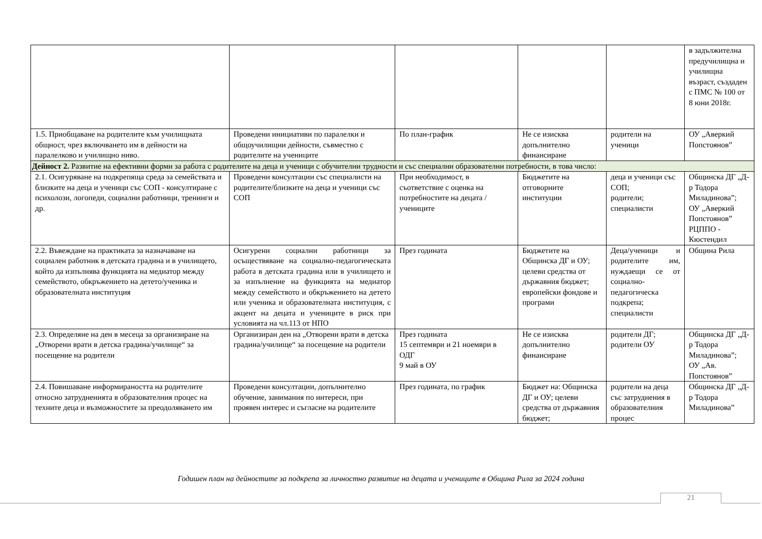| | | | | | в задължителна предучилищна и училищна възраст, създаден с ПМС № 100 от 8 юни 2018г. |
| 1.5. Приобщаване на родителите към училищната общност, чрез включването им в дейности на паралелково и училищно ниво. | Проведени инициативи по паралелки и общоучилищни дейности, съвместно с родителите на учениците | По план-график | Не се изисква допълнително финансиране | родители на ученици | ОУ „Аверкий Попстоянов” |
| Дейност 2. Развитие на ефективни форми за работа с родителите на деца и ученици с обучителни трудности и със специални образователни потребности, в това число: | | | | | |
| 2.1. Осигуряване на подкрепяща среда за семействата и близките на деца и ученици със СОП - консултиране с психолози, логопеди, социални работници, тренинги и др. | Проведени консултации със специалисти на родителите/близките на деца и ученици със СОП | При необходимост, в съответствие с оценка на потребностите на децата / учениците | Бюджетите на отговорните институции | деца и ученици със СОП; родители; специалисти | Общинска ДГ „Д-р Тодора Миладинова”; ОУ „Аверкий Попстоянов” РЦППО - Кюстендил |
| 2.2. Въвеждане на практиката за назначаване на социален работник в детската градина и в училището, който да изпълнява функцията на медиатор между семейството, обкръжението на детето/ученика и образователната институция | Осигурени социални работници за осъществяване на социално-педагогическата работа в детската градина или в училището и за изпълнение на функцията на медиатор между семейството и обкръжението на детето или ученика и образователната институция, с акцент на децата и учениците в риск при условията на чл.113 от НПО | През годината | Бюджетите на Общинска ДГ и ОУ; целеви средства от държавния бюджет; европейски фондове и програми | Деца/ученици и родителите им, нуждаещи се от социално-педагогическа подкрепа; специалисти | Община Рила |
| 2.3. Определяне на ден в месеца за организиране на „Отворени врати в детска градина/училище“ за посещение на родители | Организиран ден на „Отворени врати в детска градина/училище“ за посещение на родители | През годината 15 септември и 21 ноември в ОДГ 9 май в ОУ | Не се изисква допълнително финансиране | родители ДГ; родители ОУ | Общинска ДГ „Д-р Тодора Миладинова”; ОУ „Ав. Попстоянов” |
| 2.4. Повишаване информираността на родителите относно затрудненията в образователния процес на техните деца и възможностите за преодоляването им | Проведени консултации, допълнително обучение, занимания по интереси, при проявен интерес и съгласие на родителите | През годината, по график | Бюджет на: Общинска ДГ и ОУ; целеви средства от държавния бюджет; | родители на деца със затруднения в образователния процес | Общинска ДГ „Д-р Тодора Миладинова” |
Годишен план на дейностите за подкрепа за личностно развитие на децата и учениците в Община Рила за 2024 година
21